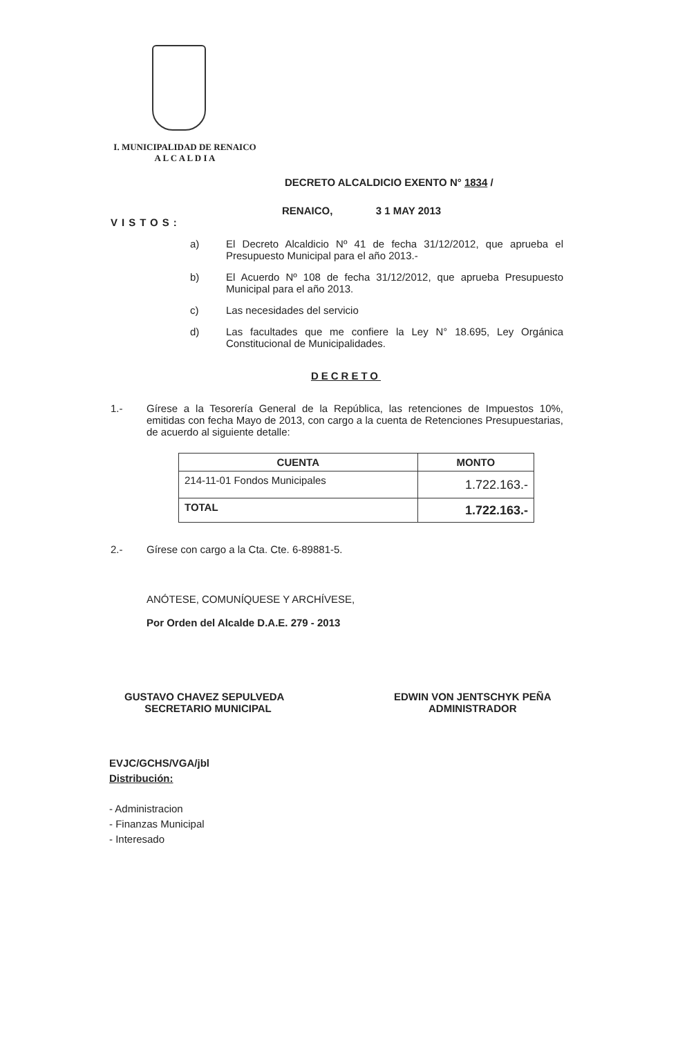I. MUNICIPALIDAD DE RENAICO
A L C A L D I A
DECRETO ALCALDICIO EXENTO N° 1834 /
RENAICO, 3 1 MAY 2013
VISTOS:
a) El Decreto Alcaldicio Nº 41 de fecha 31/12/2012, que aprueba el Presupuesto Municipal para el año 2013.-
b) El Acuerdo Nº 108 de fecha 31/12/2012, que aprueba Presupuesto Municipal para el año 2013.
c) Las necesidades del servicio
d) Las facultades que me confiere la Ley N° 18.695, Ley Orgánica Constitucional de Municipalidades.
DECRETO
1.- Gírese a la Tesorería General de la República, las retenciones de Impuestos 10%, emitidas con fecha Mayo de 2013, con cargo a la cuenta de Retenciones Presupuestarias, de acuerdo al siguiente detalle:
| CUENTA | MONTO |
| --- | --- |
| 214-11-01 Fondos Municipales | 1.722.163.- |
| TOTAL | 1.722.163.- |
2.- Gírese con cargo a la Cta. Cte. 6-89881-5.
ANÓTESE, COMUNÍQUESE Y ARCHÍVESE,
Por Orden del Alcalde D.A.E. 279 - 2013
GUSTAVO CHAVEZ SEPULVEDA
SECRETARIO MUNICIPAL
EDWIN VON JENTSCHYK PEÑA
ADMINISTRADOR
EVJC/GCHS/VGA/jbl
Distribución:
- Administracion
- Finanzas Municipal
- Interesado